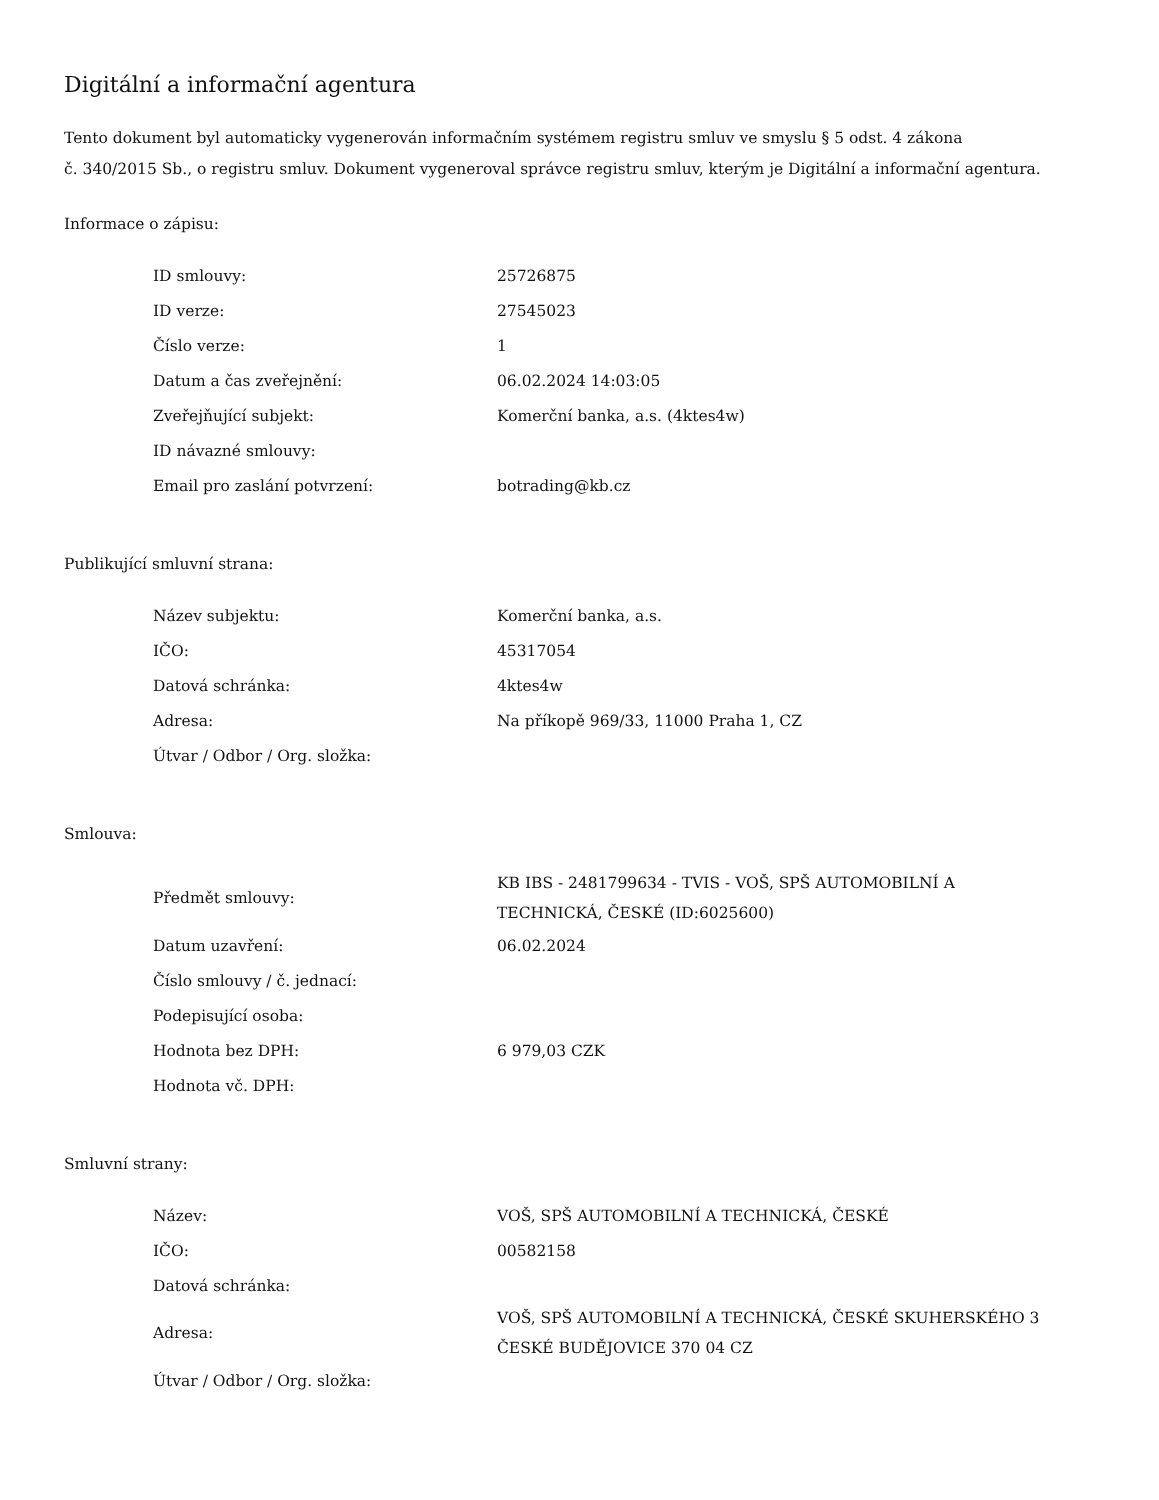Digitální a informační agentura
Tento dokument byl automaticky vygenerován informačním systémem registru smluv ve smyslu § 5 odst. 4 zákona
č. 340/2015 Sb., o registru smluv. Dokument vygeneroval správce registru smluv, kterým je Digitální a informační agentura.
Informace o zápisu:
| ID smlouvy: | 25726875 |
| ID verze: | 27545023 |
| Číslo verze: | 1 |
| Datum a čas zveřejnění: | 06.02.2024 14:03:05 |
| Zveřejňující subjekt: | Komerční banka, a.s. (4ktes4w) |
| ID návazné smlouvy: | |
| Email pro zaslání potvrzení: | botrading@kb.cz |
Publikující smluvní strana:
| Název subjektu: | Komerční banka, a.s. |
| IČO: | 45317054 |
| Datová schránka: | 4ktes4w |
| Adresa: | Na příkopě 969/33, 11000 Praha 1, CZ |
| Útvar / Odbor / Org. složka: | |
Smlouva:
| Předmět smlouvy: | KB IBS - 2481799634 - TVIS - VOŠ, SPŠ AUTOMOBILNÍ A TECHNICKÁ, ČESKÉ (ID:6025600) |
| Datum uzavření: | 06.02.2024 |
| Číslo smlouvy / č. jednací: | |
| Podepisující osoba: | |
| Hodnota bez DPH: | 6 979,03 CZK |
| Hodnota vč. DPH: | |
Smluvní strany:
| Název: | VOŠ, SPŠ AUTOMOBILNÍ A TECHNICKÁ, ČESKÉ |
| IČO: | 00582158 |
| Datová schránka: | |
| Adresa: | VOŠ, SPŠ AUTOMOBILNÍ A TECHNICKÁ, ČESKÉ SKUHERSKÉHO 3 ČESKÉ BUDĚJOVICE 370 04 CZ |
| Útvar / Odbor / Org. složka: | |